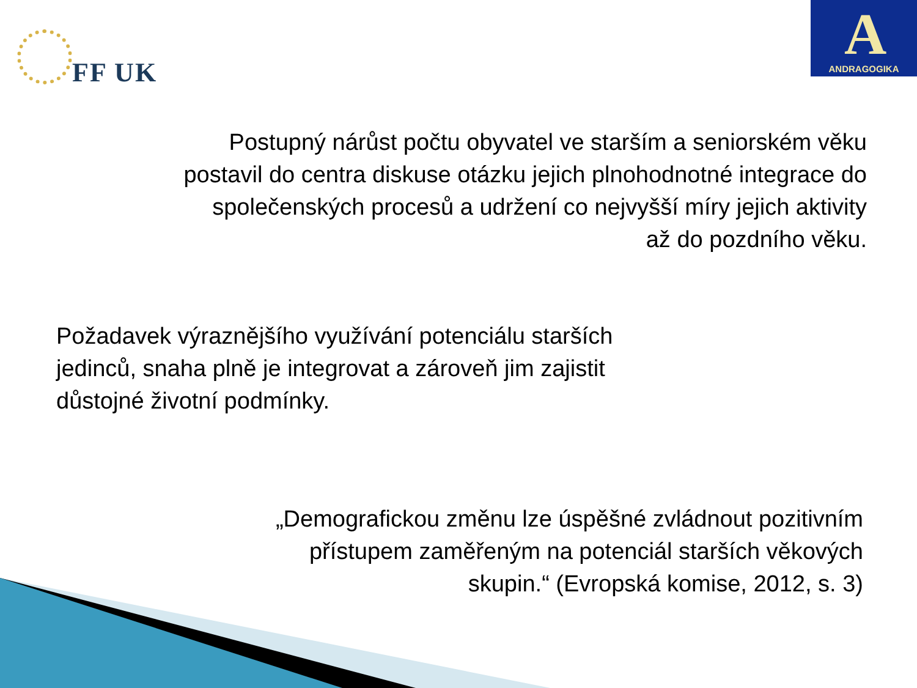FF UK
A
ANDRAGOGIKA
Postupný nárůst počtu obyvatel ve starším a seniorském věku postavil do centra diskuse otázku jejich plnohodnotné integrace do společenských procesů a udržení co nejvyšší míry jejich aktivity až do pozdního věku.
Požadavek výraznějšího využívání potenciálu starších jedinců, snaha plně je integrovat a zároveň jim zajistit důstojné životní podmínky.
„Demografickou změnu lze úspěšné zvládnout pozitivním přístupem zaměřeným na potenciál starších věkových skupin.“ (Evropská komise, 2012, s. 3)